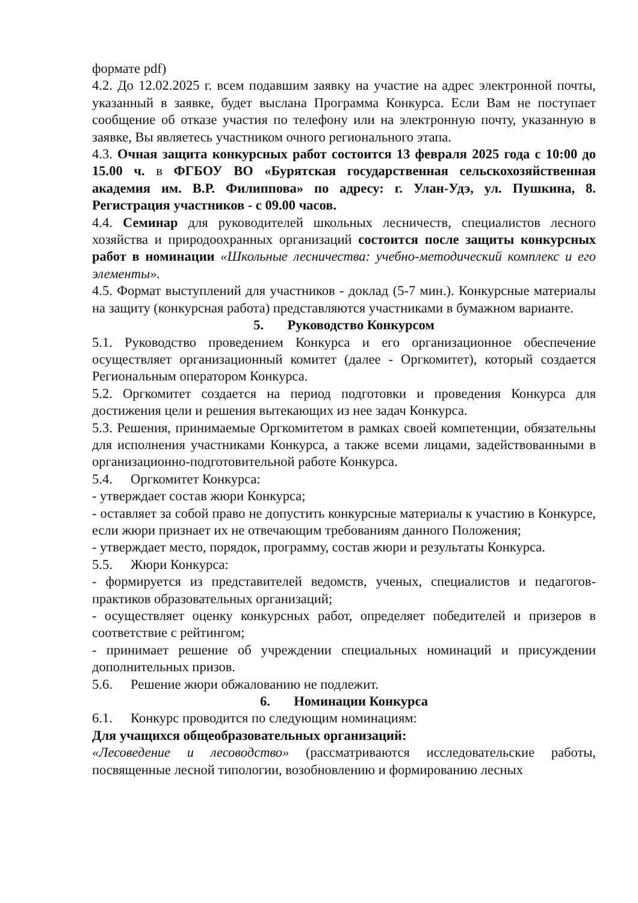формате pdf)
4.2. До 12.02.2025 г. всем подавшим заявку на участие на адрес электронной почты, указанный в заявке, будет выслана Программа Конкурса. Если Вам не поступает сообщение об отказе участия по телефону или на электронную почту, указанную в заявке, Вы являетесь участником очного регионального этапа.
4.3. Очная защита конкурсных работ состоится 13 февраля 2025 года с 10:00 до 15.00 ч. в ФГБОУ ВО «Бурятская государственная сельскохозяйственная академия им. В.Р. Филиппова» по адресу: г. Улан-Удэ, ул. Пушкина, 8. Регистрация участников - с 09.00 часов.
4.4. Семинар для руководителей школьных лесничеств, специалистов лесного хозяйства и природоохранных организаций состоится после защиты конкурсных работ в номинации «Школьные лесничества: учебно-методический комплекс и его элементы».
4.5. Формат выступлений для участников - доклад (5-7 мин.). Конкурсные материалы на защиту (конкурсная работа) представляются участниками в бумажном варианте.
5. Руководство Конкурсом
5.1. Руководство проведением Конкурса и его организационное обеспечение осуществляет организационный комитет (далее - Оргкомитет), который создается Региональным оператором Конкурса.
5.2. Оргкомитет создается на период подготовки и проведения Конкурса для достижения цели и решения вытекающих из нее задач Конкурса.
5.3. Решения, принимаемые Оргкомитетом в рамках своей компетенции, обязательны для исполнения участниками Конкурса, а также всеми лицами, задействованными в организационно-подготовительной работе Конкурса.
5.4. Оргкомитет Конкурса:
- утверждает состав жюри Конкурса;
- оставляет за собой право не допустить конкурсные материалы к участию в Конкурсе, если жюри признает их не отвечающим требованиям данного Положения;
- утверждает место, порядок, программу, состав жюри и результаты Конкурса.
5.5. Жюри Конкурса:
- формируется из представителей ведомств, ученых, специалистов и педагогов-практиков образовательных организаций;
- осуществляет оценку конкурсных работ, определяет победителей и призеров в соответствие с рейтингом;
- принимает решение об учреждении специальных номинаций и присуждении дополнительных призов.
5.6. Решение жюри обжалованию не подлежит.
6. Номинации Конкурса
6.1. Конкурс проводится по следующим номинациям:
Для учащихся общеобразовательных организаций:
«Лесоведение и лесоводство» (рассматриваются исследовательские работы, посвященные лесной типологии, возобновлению и формированию лесных